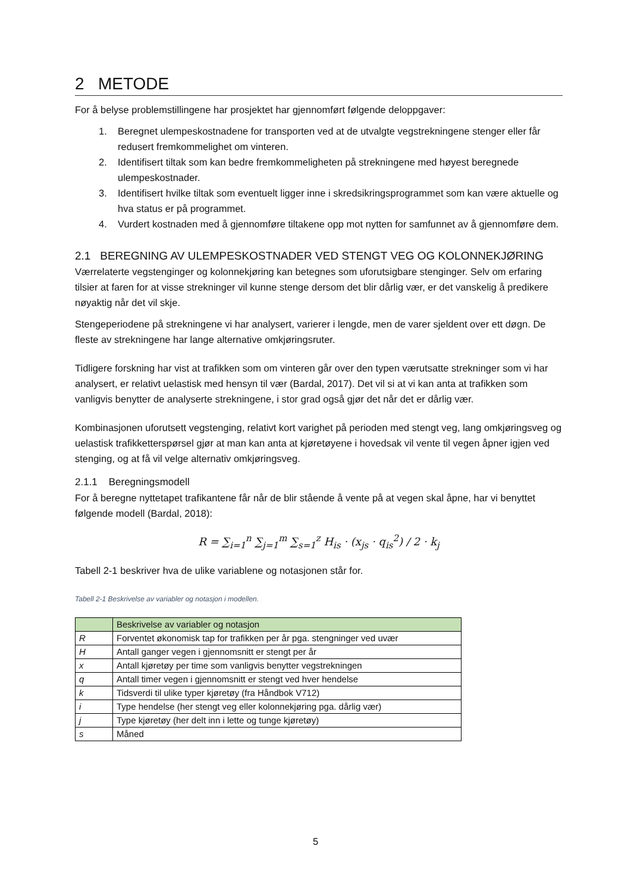2 METODE
For å belyse problemstillingene har prosjektet har gjennomført følgende deloppgaver:
1. Beregnet ulempeskostnadene for transporten ved at de utvalgte vegstrekningene stenger eller får redusert fremkommelighet om vinteren.
2. Identifisert tiltak som kan bedre fremkommeligheten på strekningene med høyest beregnede ulempeskostnader.
3. Identifisert hvilke tiltak som eventuelt ligger inne i skredsikringsprogrammet som kan være aktuelle og hva status er på programmet.
4. Vurdert kostnaden med å gjennomføre tiltakene opp mot nytten for samfunnet av å gjennomføre dem.
2.1 BEREGNING AV ULEMPESKOSTNADER VED STENGT VEG OG KOLONNEKJØRING
Værrelaterte vegstenginger og kolonnekjøring kan betegnes som uforutsigbare stenginger. Selv om erfaring tilsier at faren for at visse strekninger vil kunne stenge dersom det blir dårlig vær, er det vanskelig å predikere nøyaktig når det vil skje.
Stengeperiodene på strekningene vi har analysert, varierer i lengde, men de varer sjeldent over ett døgn. De fleste av strekningene har lange alternative omkjøringsruter.
Tidligere forskning har vist at trafikken som om vinteren går over den typen værutsatte strekninger som vi har analysert, er relativt uelastisk med hensyn til vær (Bardal, 2017). Det vil si at vi kan anta at trafikken som vanligvis benytter de analyserte strekningene, i stor grad også gjør det når det er dårlig vær.
Kombinasjonen uforutsett vegstenging, relativt kort varighet på perioden med stengt veg, lang omkjøringsveg og uelastisk trafikketterspørsel gjør at man kan anta at kjøretøyene i hovedsak vil vente til vegen åpner igjen ved stenging, og at få vil velge alternativ omkjøringsveg.
2.1.1 Beregningsmodell
For å beregne nyttetapet trafikantene får når de blir stående å vente på at vegen skal åpne, har vi benyttet følgende modell (Bardal, 2018):
R = ∑<sub>i=1</sub><sup>n</sup> ∑<sub>j=1</sub><sup>m</sup> ∑<sub>s=1</sub><sup>z</sup> H<sub>is</sub> · (x<sub>js</sub> · q<sub>is</sub><sup>2</sup>) / 2 · k<sub>j</sub>
Tabell 2-1 beskriver hva de ulike variablene og notasjonen står for.
Tabell 2-1 Beskrivelse av variabler og notasjon i modellen.
| | Beskrivelse av variabler og notasjon |
| --- | --- |
| R | Forventet økonomisk tap for trafikken per år pga. stengninger ved uvær |
| H | Antall ganger vegen i gjennomsnitt er stengt per år |
| x | Antall kjøretøy per time som vanligvis benytter vegstrekningen |
| q | Antall timer vegen i gjennomsnitt er stengt ved hver hendelse |
| k | Tidsverdi til ulike typer kjøretøy (fra Håndbok V712) |
| i | Type hendelse (her stengt veg eller kolonnekjøring pga. dårlig vær) |
| j | Type kjøretøy (her delt inn i lette og tunge kjøretøy) |
| s | Måned |
5